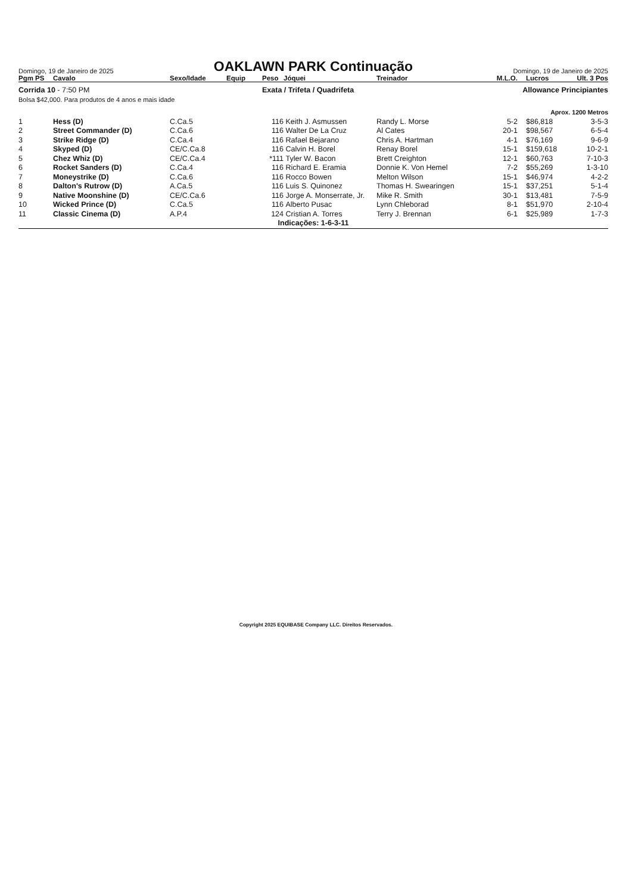Domingo, 19 de Janeiro de 2025
OAKLAWN PARK Continuação
Domingo, 19 de Janeiro de 2025
| Pgm PS | Cavalo | Sexo/Idade | Equip | Peso | Jóquei | Treinador | M.L.O. | Lucros | Ult. 3 Pos |
| --- | --- | --- | --- | --- | --- | --- | --- | --- | --- |
| Corrida 10 - 7:50 PM | | | | Exata / Trifeta / Quadrifeta | | | Allowance Principiantes | | |
| Bolsa $42,000. Para produtos de 4 anos e mais idade | | | | | | | | | |
| Aprox. 1200 Metros | | | | | | | | | |
| 1 | Hess (D) | C.Ca.5 | | 116 | Keith J. Asmussen | Randy L. Morse | 5-2 | $86,818 | 3-5-3 |
| 2 | Street Commander (D) | C.Ca.6 | | 116 | Walter De La Cruz | Al Cates | 20-1 | $98,567 | 6-5-4 |
| 3 | Strike Ridge (D) | C.Ca.4 | | 116 | Rafael Bejarano | Chris A. Hartman | 4-1 | $76,169 | 9-6-9 |
| 4 | Skyped (D) | CE/C.Ca.8 | | 116 | Calvin H. Borel | Renay Borel | 15-1 | $159,618 | 10-2-1 |
| 5 | Chez Whiz (D) | CE/C.Ca.4 | | *111 | Tyler W. Bacon | Brett Creighton | 12-1 | $60,763 | 7-10-3 |
| 6 | Rocket Sanders (D) | C.Ca.4 | | 116 | Richard E. Eramia | Donnie K. Von Hemel | 7-2 | $55,269 | 1-3-10 |
| 7 | Moneystrike (D) | C.Ca.6 | | 116 | Rocco Bowen | Melton Wilson | 15-1 | $46,974 | 4-2-2 |
| 8 | Dalton's Rutrow (D) | A.Ca.5 | | 116 | Luis S. Quinonez | Thomas H. Swearingen | 15-1 | $37,251 | 5-1-4 |
| 9 | Native Moonshine (D) | CE/C.Ca.6 | | 116 | Jorge A. Monserrate, Jr. | Mike R. Smith | 30-1 | $13,481 | 7-5-9 |
| 10 | Wicked Prince (D) | C.Ca.5 | | 116 | Alberto Pusac | Lynn Chleborad | 8-1 | $51,970 | 2-10-4 |
| 11 | Classic Cinema (D) | A.P.4 | | 124 | Cristian A. Torres | Terry J. Brennan | 6-1 | $25,989 | 1-7-3 |
| Indicações: 1-6-3-11 | | | | | | | | | |
Copyright 2025 EQUIBASE Company LLC. Direitos Reservados.